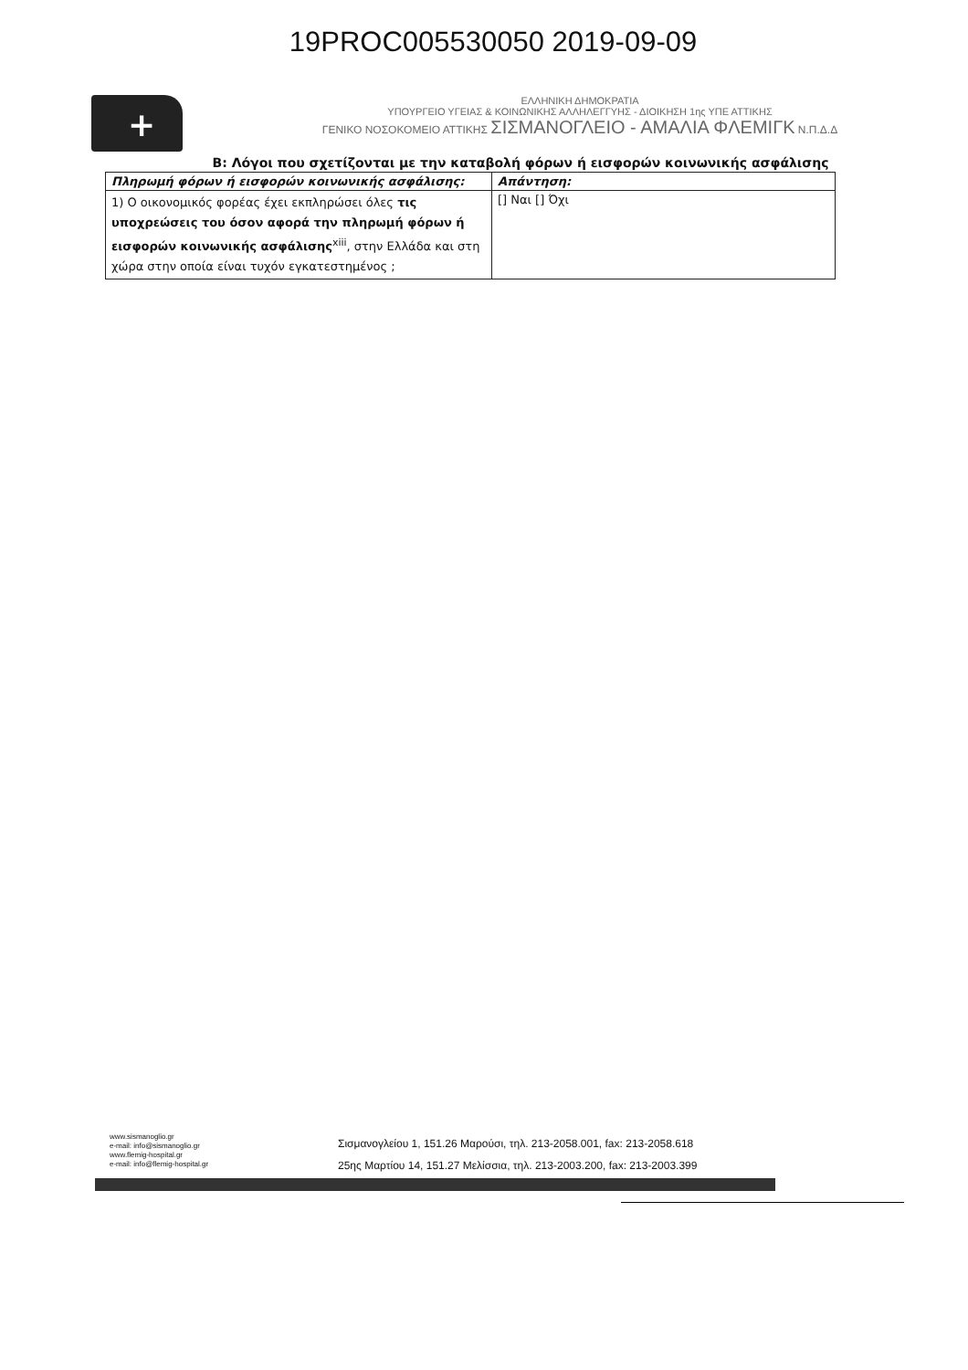19PROC005530050 2019-09-09
+
ΕΛΛΗΝΙΚΗ ΔΗΜΟΚΡΑΤΙΑ
ΥΠΟΥΡΓΕΙΟ ΥΓΕΙΑΣ & ΚΟΙΝΩΝΙΚΗΣ ΑΛΛΗΛΕΓΓΥΗΣ - ΔΙΟΙΚΗΣΗ 1ης ΥΠΕ ΑΤΤΙΚΗΣ
ΓΕΝΙΚΟ ΝΟΣΟΚΟΜΕΙΟ ΑΤΤΙΚΗΣ ΣΙΣΜΑΝΟΓΛΕΙΟ - ΑΜΑΛΙΑ ΦΛΕΜΙΓΚ Ν.Π.Δ.Δ
Β: Λόγοι που σχετίζονται με την καταβολή φόρων ή εισφορών κοινωνικής ασφάλισης
| Πληρωμή φόρων ή εισφορών κοινωνικής ασφάλισης: | Απάντηση: |
| --- | --- |
| 1) Ο οικονομικός φορέας έχει εκπληρώσει όλες τις υποχρεώσεις του όσον αφορά την πληρωμή φόρων ή εισφορών κοινωνικής ασφάλισης<sup>xiii</sup>, στην Ελλάδα και στη χώρα στην οποία είναι τυχόν εγκατεστημένος ; | [] Ναι [] Όχι |
www.sismanoglio.gr
e-mail: info@sismanoglio.gr
www.flemig-hospital.gr
e-mail: info@flemig-hospital.gr
Σισμανογλείου 1, 151.26 Μαρούσι, τηλ. 213-2058.001, fax: 213-2058.618
25ης Μαρτίου 14, 151.27 Μελίσσια, τηλ. 213-2003.200, fax: 213-2003.399